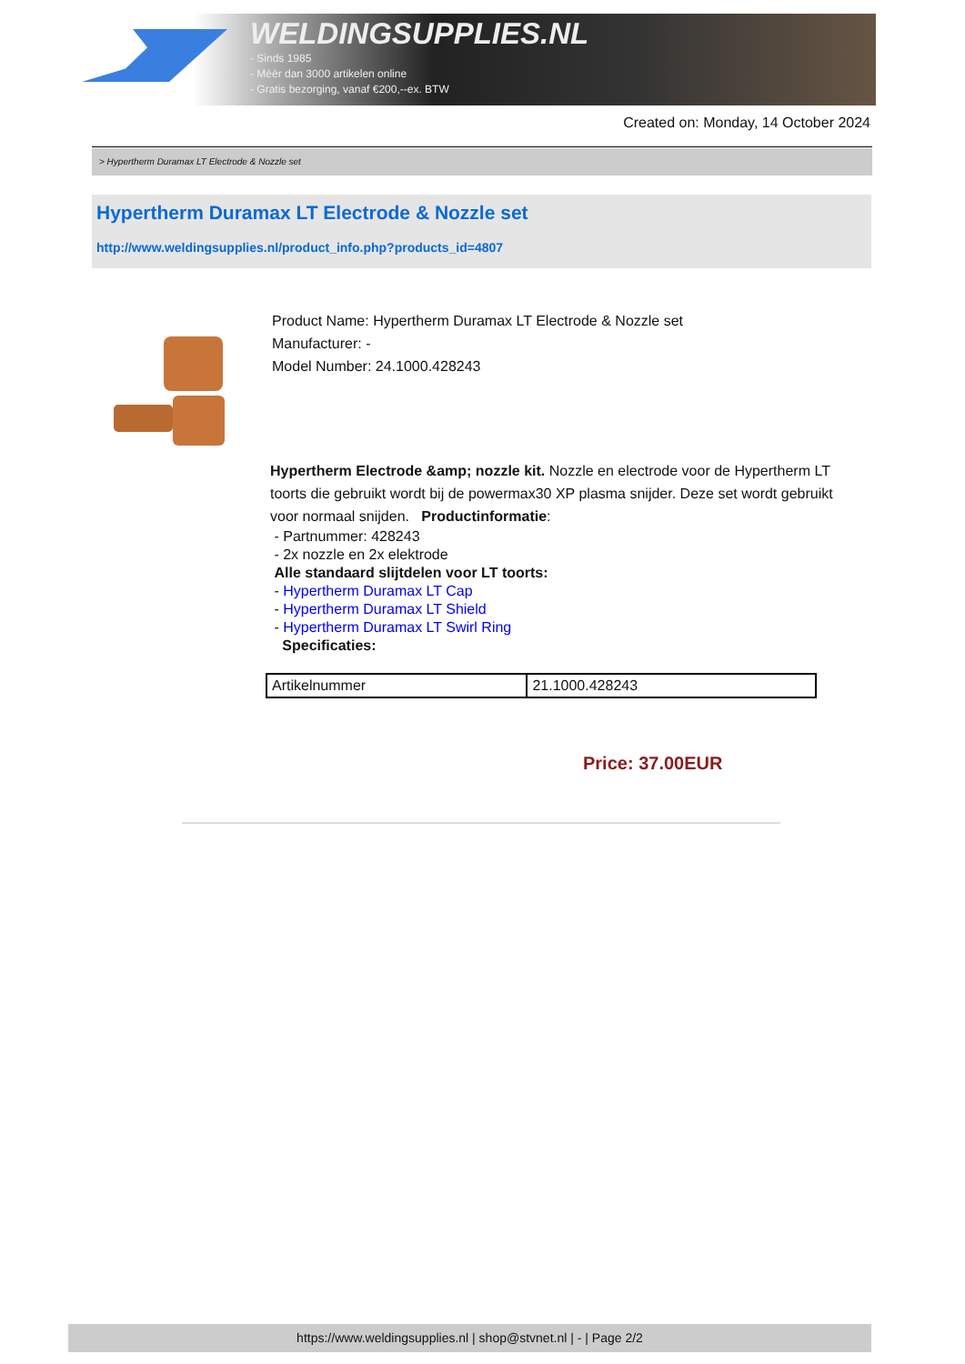WELDINGSUPPLIES.NL
- Sinds 1985
- Méér dan 3000 artikelen online
- Gratis bezorging, vanaf €200,--ex. BTW
Created on: Monday, 14 October 2024
> Hypertherm Duramax LT Electrode & Nozzle set
Hypertherm Duramax LT Electrode & Nozzle set
http://www.weldingsupplies.nl/product_info.php?products_id=4807
Product Name: Hypertherm Duramax LT Electrode & Nozzle set
Manufacturer: -
Model Number: 24.1000.428243
Hypertherm Electrode &amp; nozzle kit. Nozzle en electrode voor de Hypertherm LT toorts die gebruikt wordt bij de powermax30 XP plasma snijder. Deze set wordt gebruikt voor normaal snijden. Productinformatie:
- Partnummer: 428243
- 2x nozzle en 2x elektrode
Alle standaard slijtdelen voor LT toorts:
- Hypertherm Duramax LT Cap
- Hypertherm Duramax LT Shield
- Hypertherm Duramax LT Swirl Ring
Specificaties:
| Artikelnummer | 21.1000.428243 |
Price: 37.00EUR
https://www.weldingsupplies.nl | shop@stvnet.nl | - | Page 2/2